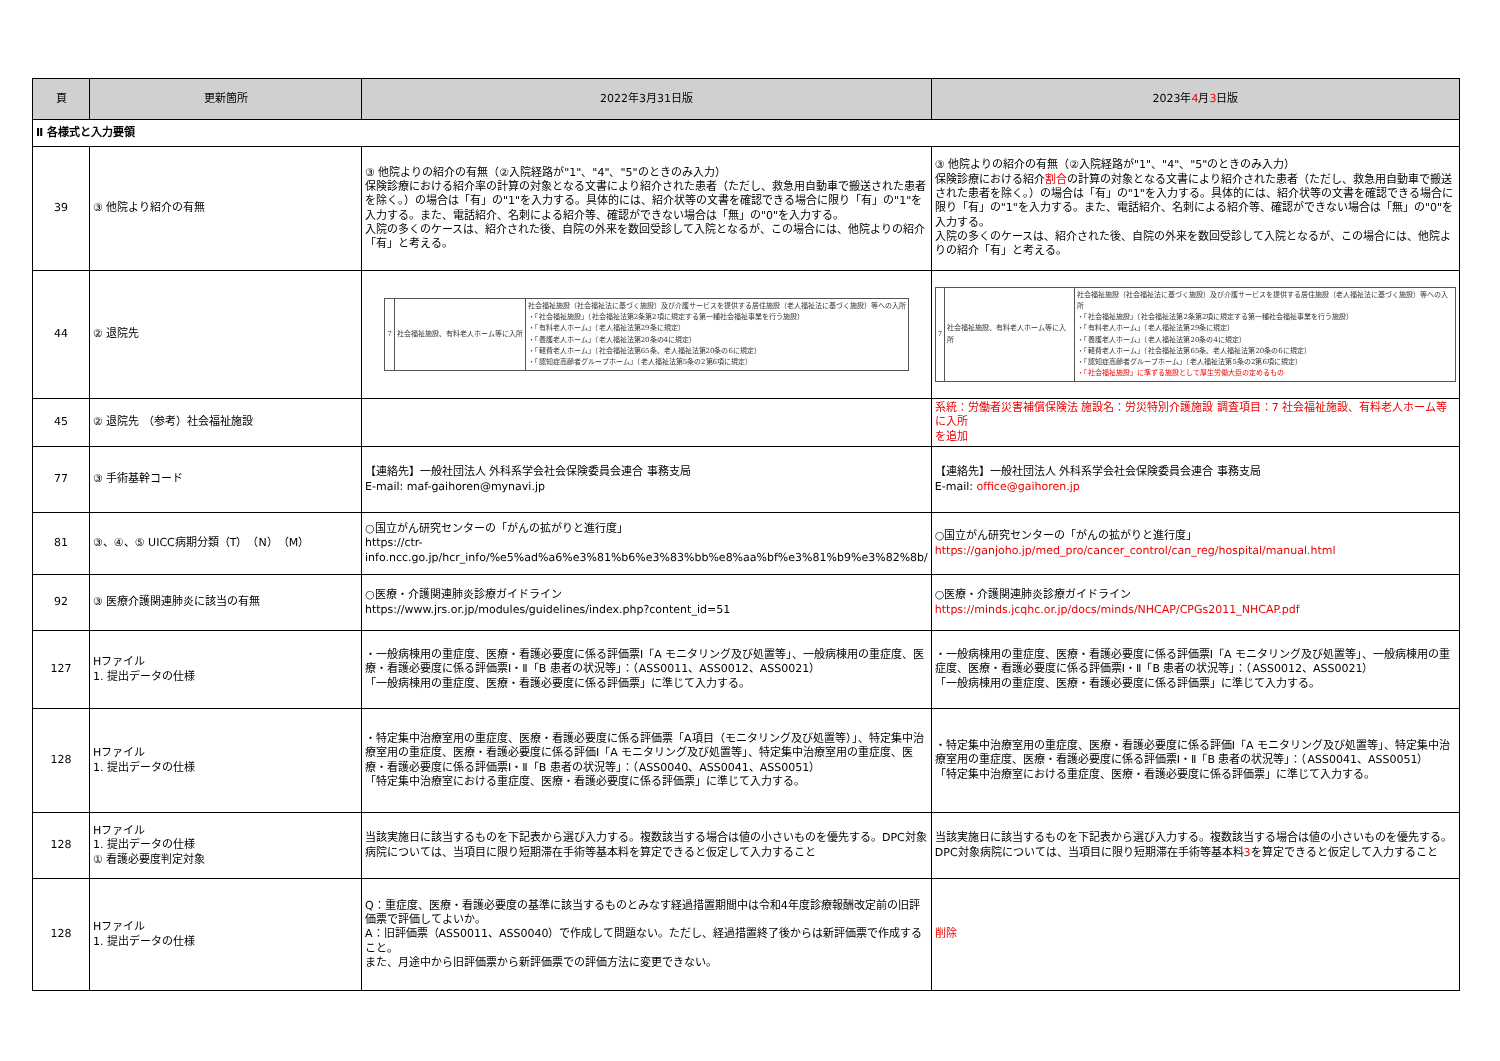| 頁 | 更新箇所 | 2022年3月31日版 | 2023年 4 月 3 日版 |
| --- | --- | --- | --- |
| Ⅱ 各様式と入力要領 | | | |
| 39 | ③ 他院より紹介の有無 | ③ 他院よりの紹介の有無（②入院経路が"1"、"4"、"5"のときのみ入力） 保険診療における紹介率の計算の対象となる文書により紹介された患者（ただし、救急用自動車で搬送された患者を除く。）の場合は「有」の"1"を入力する。具体的には、紹介状等の文書を確認できる場合に限り「有」の"1"を入力する。また、電話紹介、名刺による紹介等、確認ができない場合は「無」の"0"を入力する。 入院の多くのケースは、紹介された後、自院の外来を数回受診して入院となるが、この場合には、他院よりの紹介「有」と考える。 | ③ 他院よりの紹介の有無（②入院経路が"1"、"4"、"5"のときのみ入力） 保険診療における紹介 割合 の計算の対象となる文書により紹介された患者（ただし、救急用自動車で搬送された患者を除く。）の場合は「有」の"1"を入力する。具体的には、紹介状等の文書を確認できる場合に限り「有」の"1"を入力する。また、電話紹介、名刺による紹介等、確認ができない場合は「無」の"0"を入力する。 入院の多くのケースは、紹介された後、自院の外来を数回受診して入院となるが、この場合には、他院よりの紹介「有」と考える。 |
| 44 | ② 退院先 | / 7 / 社会福祉施設、有料老人ホーム等に入所 / 社会福祉施設（社会福祉法に基づく施設）及び介護サービスを提供する居住施設（老人福祉法に基づく施設）等への入所 ・「社会福祉施設」（社会福祉法第2条第2項に規定する第一種社会福祉事業を行う施設） ・「有料老人ホーム」（老人福祉法第29条に規定） ・「養護老人ホーム」（老人福祉法第20条の4に規定） ・「軽費老人ホーム」（社会福祉法第65条、老人福祉法第20条の6に規定） ・「認知症高齢者グループホーム」（老人福祉法第5条の2第6項に規定） / | / 7 / 社会福祉施設、有料老人ホーム等に入所 / 社会福祉施設（社会福祉法に基づく施設）及び介護サービスを提供する居住施設（老人福祉法に基づく施設）等への入所 ・「社会福祉施設」（社会福祉法第2条第2項に規定する第一種社会福祉事業を行う施設） ・「有料老人ホーム」（老人福祉法第29条に規定） ・「養護老人ホーム」（老人福祉法第20条の4に規定） ・「軽費老人ホーム」（社会福祉法第65条、老人福祉法第20条の6に規定） ・「認知症高齢者グループホーム」（老人福祉法第5条の2第6項に規定） ・「社会福祉施設」に準ずる施設として厚生労働大臣の定めるもの / |
| 45 | ② 退院先 （参考）社会福祉施設 | | 系統：労働者災害補償保険法 施設名：労災特別介護施設 調査項目：7 社会福祉施設、有料老人ホーム等に入所 を追加 |
| 77 | ③ 手術基幹コード | 【連絡先】一般社団法人 外科系学会社会保険委員会連合 事務支局 E-mail: maf-gaihoren@mynavi.jp | 【連絡先】一般社団法人 外科系学会社会保険委員会連合 事務支局 E-mail: office@gaihoren.jp |
| 81 | ③、④、⑤ UICC病期分類（T）（N）（M） | ○国立がん研究センターの「がんの拡がりと進行度」 https://ctr- info.ncc.go.jp/hcr_info/%e5%ad%a6%e3%81%b6%e3%83%bb%e8%aa%bf%e3%81%b9%e3%82%8b/ | ○国立がん研究センターの「がんの拡がりと進行度」 https://ganjoho.jp/med_pro/cancer_control/can_reg/hospital/manual.html |
| 92 | ③ 医療介護関連肺炎に該当の有無 | ○医療・介護関連肺炎診療ガイドライン https://www.jrs.or.jp/modules/guidelines/index.php?content_id=51 | ○医療・介護関連肺炎診療ガイドライン https://minds.jcqhc.or.jp/docs/minds/NHCAP/CPGs2011_NHCAP.pdf |
| 127 | Hファイル 1. 提出データの仕様 | ・一般病棟用の重症度、医療・看護必要度に係る評価票Ⅰ「A モニタリング及び処置等」、一般病棟用の重症度、医療・看護必要度に係る評価票Ⅰ・Ⅱ「B 患者の状況等」：（ASS0011、ASS0012、ASS0021） 「一般病棟用の重症度、医療・看護必要度に係る評価票」に準じて入力する。 | ・一般病棟用の重症度、医療・看護必要度に係る評価票Ⅰ「A モニタリング及び処置等」、一般病棟用の重症度、医療・看護必要度に係る評価票Ⅰ・Ⅱ「B 患者の状況等」：（ASS0012、ASS0021） 「一般病棟用の重症度、医療・看護必要度に係る評価票」に準じて入力する。 |
| 128 | Hファイル 1. 提出データの仕様 | ・特定集中治療室用の重症度、医療・看護必要度に係る評価票「A項目（モニタリング及び処置等）」、特定集中治療室用の重症度、医療・看護必要度に係る評価Ⅰ「A モニタリング及び処置等」、特定集中治療室用の重症度、医療・看護必要度に係る評価票Ⅰ・Ⅱ「B 患者の状況等」：（ASS0040、ASS0041、ASS0051） 「特定集中治療室における重症度、医療・看護必要度に係る評価票」に準じて入力する。 | ・特定集中治療室用の重症度、医療・看護必要度に係る評価Ⅰ「A モニタリング及び処置等」、特定集中治療室用の重症度、医療・看護必要度に係る評価票Ⅰ・Ⅱ「B 患者の状況等」：（ASS0041、ASS0051） 「特定集中治療室における重症度、医療・看護必要度に係る評価票」に準じて入力する。 |
| 128 | Hファイル 1. 提出データの仕様 ① 看護必要度判定対象 | 当該実施日に該当するものを下記表から選び入力する。複数該当する場合は値の小さいものを優先する。DPC対象病院については、当項目に限り短期滞在手術等基本料を算定できると仮定して入力すること | 当該実施日に該当するものを下記表から選び入力する。複数該当する場合は値の小さいものを優先する。DPC対象病院については、当項目に限り短期滞在手術等基本料 3 を算定できると仮定して入力すること |
| 128 | Hファイル 1. 提出データの仕様 | Q：重症度、医療・看護必要度の基準に該当するものとみなす経過措置期間中は令和4年度診療報酬改定前の旧評価票で評価してよいか。 A：旧評価票（ASS0011、ASS0040）で作成して問題ない。ただし、経過措置終了後からは新評価票で作成すること。 また、月途中から旧評価票から新評価票での評価方法に変更できない。 | 削除 |